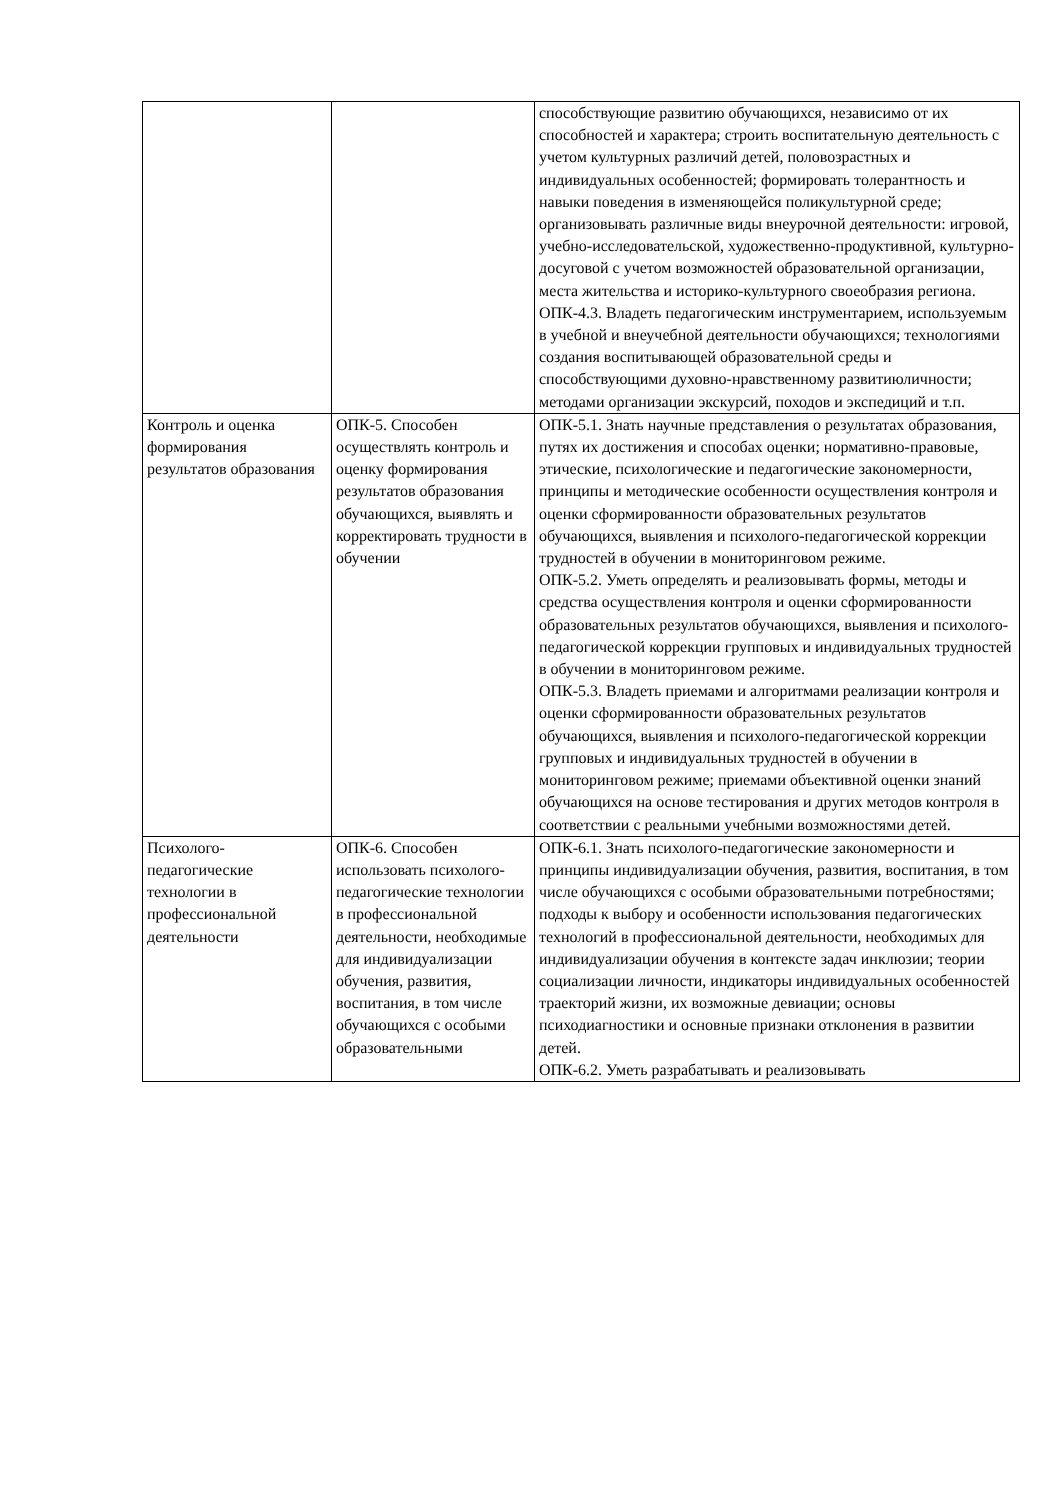| | | способствующие развитию обучающихся, независимо от их способностей и характера; строить воспитательную деятельность с учетом культурных различий детей, половозрастных и индивидуальных особенностей; формировать толерантность и навыки поведения в изменяющейся поликультурной среде; организовывать различные виды внеурочной деятельности: игровой, учебно-исследовательской, художественно-продуктивной, культурно-досуговой с учетом возможностей образовательной организации, места жительства и историко-культурного своеобразия региона. ОПК-4.3. Владеть педагогическим инструментарием, используемым в учебной и внеучебной деятельности обучающихся; технологиями создания воспитывающей образовательной среды и способствующими духовно-нравственному развитиюличности; методами организации экскурсий, походов и экспедиций и т.п. |
| Контроль и оценка формирования результатов образования | ОПК-5. Способен осуществлять контроль и оценку формирования результатов образования обучающихся, выявлять и корректировать трудности в обучении | ОПК-5.1. Знать научные представления о результатах образования, путях их достижения и способах оценки; нормативно-правовые, этические, психологические и педагогические закономерности, принципы и методические особенности осуществления контроля и оценки сформированности образовательных результатов обучающихся, выявления и психолого-педагогической коррекции трудностей в обучении в мониторинговом режиме. ОПК-5.2. Уметь определять и реализовывать формы, методы и средства осуществления контроля и оценки сформированности образовательных результатов обучающихся, выявления и психолого-педагогической коррекции групповых и индивидуальных трудностей в обучении в мониторинговом режиме. ОПК-5.3. Владеть приемами и алгоритмами реализации контроля и оценки сформированности образовательных результатов обучающихся, выявления и психолого-педагогической коррекции групповых и индивидуальных трудностей в обучении в мониторинговом режиме; приемами объективной оценки знаний обучающихся на основе тестирования и других методов контроля в соответствии с реальными учебными возможностями детей. |
| Психолого-педагогические технологии в профессиональной деятельности | ОПК-6. Способен использовать психолого-педагогические технологии в профессиональной деятельности, необходимые для индивидуализации обучения, развития, воспитания, в том числе обучающихся с особыми образовательными | ОПК-6.1. Знать психолого-педагогические закономерности и принципы индивидуализации обучения, развития, воспитания, в том числе обучающихся с особыми образовательными потребностями; подходы к выбору и особенности использования педагогических технологий в профессиональной деятельности, необходимых для индивидуализации обучения в контексте задач инклюзии; теории социализации личности, индикаторы индивидуальных особенностей траекторий жизни, их возможные девиации; основы психодиагностики и основные признаки отклонения в развитии детей. ОПК-6.2. Уметь разрабатывать и реализовывать |